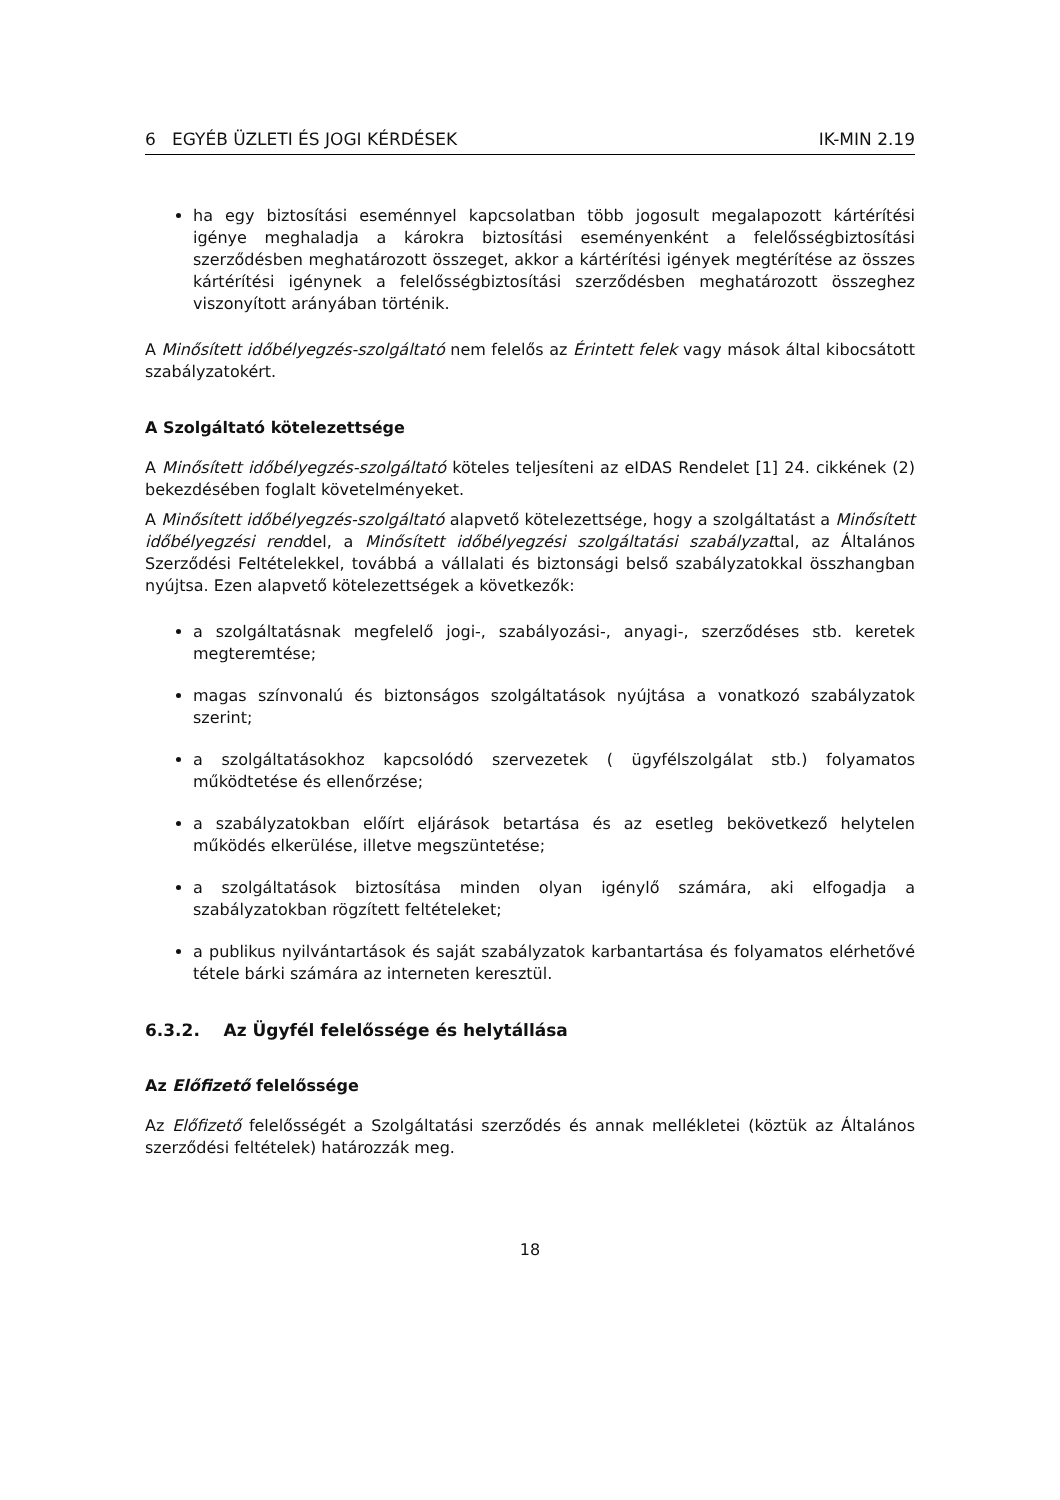6 EGYÉB ÜZLETI ÉS JOGI KÉRDÉSEK IK-MIN 2.19
ha egy biztosítási eseménnyel kapcsolatban több jogosult megalapozott kártérítési igénye meghaladja a károkra biztosítási eseményenként a felelősségbiztosítási szerződésben meghatározott összeget, akkor a kártérítési igények megtérítése az összes kártérítési igénynek a felelősségbiztosítási szerződésben meghatározott összeghez viszonyított arányában történik.
A Minősített időbélyegzés-szolgáltató nem felelős az Érintett felek vagy mások által kibocsátott szabályzatokért.
A Szolgáltató kötelezettsége
A Minősített időbélyegzés-szolgáltató köteles teljesíteni az eIDAS Rendelet [1] 24. cikkének (2) bekezdésében foglalt követelményeket.
A Minősített időbélyegzés-szolgáltató alapvető kötelezettsége, hogy a szolgáltatást a Minősített időbélyegzési renddel, a Minősített időbélyegzési szolgáltatási szabályzattal, az Általános Szerződési Feltételekkel, továbbá a vállalati és biztonsági belső szabályzatokkal összhangban nyújtsa. Ezen alapvető kötelezettségek a következők:
a szolgáltatásnak megfelelő jogi-, szabályozási-, anyagi-, szerződéses stb. keretek megteremtése;
magas színvonalú és biztonságos szolgáltatások nyújtása a vonatkozó szabályzatok szerint;
a szolgáltatásokhoz kapcsolódó szervezetek ( ügyfélszolgálat stb.) folyamatos működtetése és ellenőrzése;
a szabályzatokban előírt eljárások betartása és az esetleg bekövetkező helytelen működés elkerülése, illetve megszüntetése;
a szolgáltatások biztosítása minden olyan igénylő számára, aki elfogadja a szabályzatokban rögzített feltételeket;
a publikus nyilvántartások és saját szabályzatok karbantartása és folyamatos elérhetővé tétele bárki számára az interneten keresztül.
6.3.2. Az Ügyfél felelőssége és helytállása
Az Előfizető felelőssége
Az Előfizető felelősségét a Szolgáltatási szerződés és annak mellékletei (köztük az Általános szerződési feltételek) határozzák meg.
18